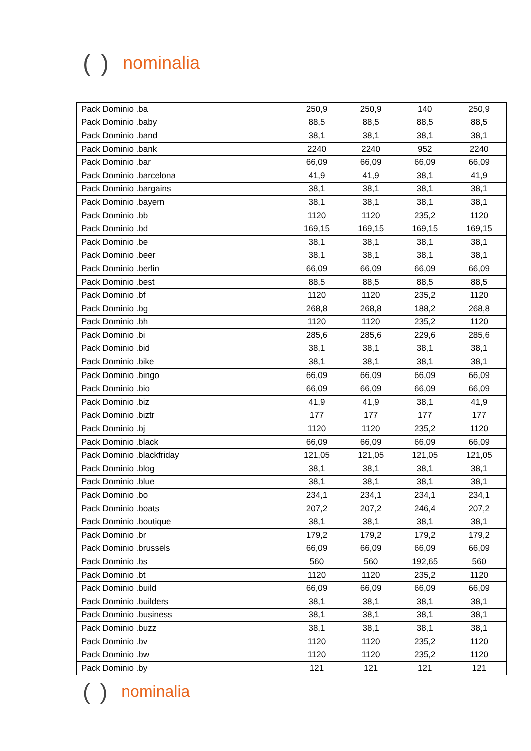() nominalia
| Pack Dominio .ba | 250,9 | 250,9 | 140 | 250,9 |
| Pack Dominio .baby | 88,5 | 88,5 | 88,5 | 88,5 |
| Pack Dominio .band | 38,1 | 38,1 | 38,1 | 38,1 |
| Pack Dominio .bank | 2240 | 2240 | 952 | 2240 |
| Pack Dominio .bar | 66,09 | 66,09 | 66,09 | 66,09 |
| Pack Dominio .barcelona | 41,9 | 41,9 | 38,1 | 41,9 |
| Pack Dominio .bargains | 38,1 | 38,1 | 38,1 | 38,1 |
| Pack Dominio .bayern | 38,1 | 38,1 | 38,1 | 38,1 |
| Pack Dominio .bb | 1120 | 1120 | 235,2 | 1120 |
| Pack Dominio .bd | 169,15 | 169,15 | 169,15 | 169,15 |
| Pack Dominio .be | 38,1 | 38,1 | 38,1 | 38,1 |
| Pack Dominio .beer | 38,1 | 38,1 | 38,1 | 38,1 |
| Pack Dominio .berlin | 66,09 | 66,09 | 66,09 | 66,09 |
| Pack Dominio .best | 88,5 | 88,5 | 88,5 | 88,5 |
| Pack Dominio .bf | 1120 | 1120 | 235,2 | 1120 |
| Pack Dominio .bg | 268,8 | 268,8 | 188,2 | 268,8 |
| Pack Dominio .bh | 1120 | 1120 | 235,2 | 1120 |
| Pack Dominio .bi | 285,6 | 285,6 | 229,6 | 285,6 |
| Pack Dominio .bid | 38,1 | 38,1 | 38,1 | 38,1 |
| Pack Dominio .bike | 38,1 | 38,1 | 38,1 | 38,1 |
| Pack Dominio .bingo | 66,09 | 66,09 | 66,09 | 66,09 |
| Pack Dominio .bio | 66,09 | 66,09 | 66,09 | 66,09 |
| Pack Dominio .biz | 41,9 | 41,9 | 38,1 | 41,9 |
| Pack Dominio .biztr | 177 | 177 | 177 | 177 |
| Pack Dominio .bj | 1120 | 1120 | 235,2 | 1120 |
| Pack Dominio .black | 66,09 | 66,09 | 66,09 | 66,09 |
| Pack Dominio .blackfriday | 121,05 | 121,05 | 121,05 | 121,05 |
| Pack Dominio .blog | 38,1 | 38,1 | 38,1 | 38,1 |
| Pack Dominio .blue | 38,1 | 38,1 | 38,1 | 38,1 |
| Pack Dominio .bo | 234,1 | 234,1 | 234,1 | 234,1 |
| Pack Dominio .boats | 207,2 | 207,2 | 246,4 | 207,2 |
| Pack Dominio .boutique | 38,1 | 38,1 | 38,1 | 38,1 |
| Pack Dominio .br | 179,2 | 179,2 | 179,2 | 179,2 |
| Pack Dominio .brussels | 66,09 | 66,09 | 66,09 | 66,09 |
| Pack Dominio .bs | 560 | 560 | 192,65 | 560 |
| Pack Dominio .bt | 1120 | 1120 | 235,2 | 1120 |
| Pack Dominio .build | 66,09 | 66,09 | 66,09 | 66,09 |
| Pack Dominio .builders | 38,1 | 38,1 | 38,1 | 38,1 |
| Pack Dominio .business | 38,1 | 38,1 | 38,1 | 38,1 |
| Pack Dominio .buzz | 38,1 | 38,1 | 38,1 | 38,1 |
| Pack Dominio .bv | 1120 | 1120 | 235,2 | 1120 |
| Pack Dominio .bw | 1120 | 1120 | 235,2 | 1120 |
| Pack Dominio .by | 121 | 121 | 121 | 121 |
() nominalia